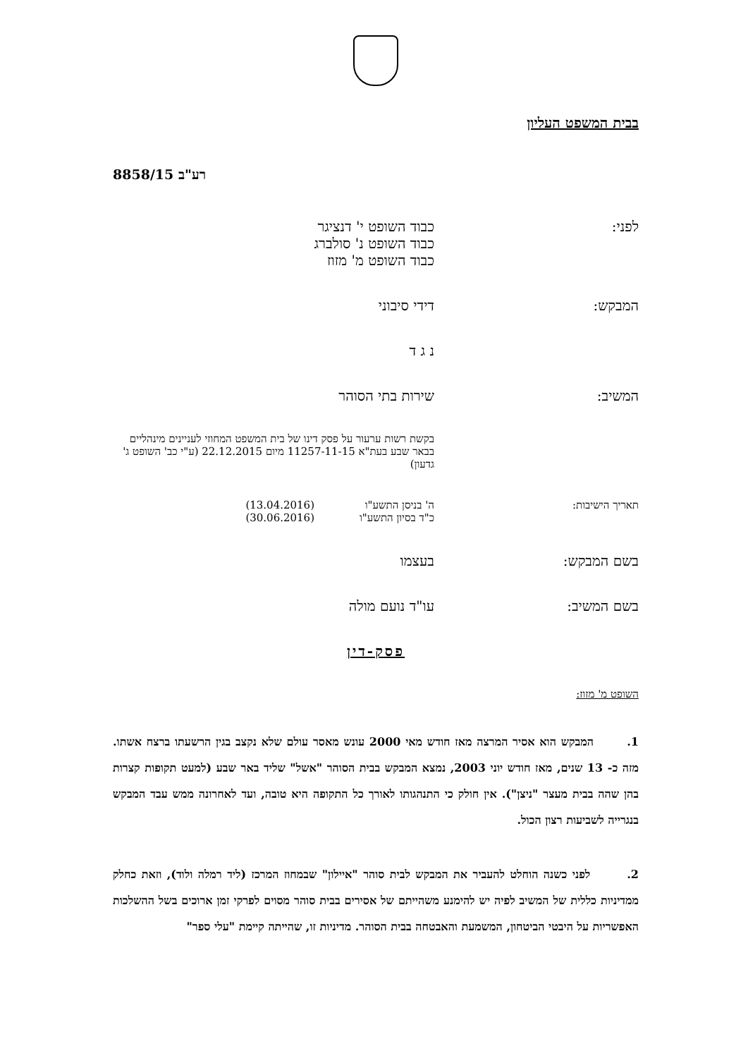בבית המשפט העליון
רע"ב 8858/15
לפני: כבוד השופט י' דנציגר
כבוד השופט נ' סולברג
כבוד השופט מ' מזוז
המבקש: דידי סיבוני
נ ג ד
המשיב: שירות בתי הסוהר
בקשת רשות ערעור על פסק דינו של בית המשפט המחוזי לעניינים מינהליים בבאר שבע בעת"א 11257-11-15 מיום 22.12.2015 (ע"י כב' השופט ג' גדעון)
תאריך הישיבות: ה' בניסן התשע"ו
כ"ד בסיון התשע"ו
(13.04.2016)
(30.06.2016)
בשם המבקש: בעצמו
בשם המשיב: עו"ד נועם מולה
פסק-דין
השופט מ' מזוז:
1. המבקש הוא אסיר המרצה מאז חודש מאי 2000 עונש מאסר עולם שלא נקצב בגין הרשעתו ברצח אשתו. מזה כ- 13 שנים, מאז חודש יוני 2003, נמצא המבקש בבית הסוהר "אשל" שליד באר שבע (למעט תקופות קצרות בהן שהה בבית מעצר "ניצן"). אין חולק כי התנהגותו לאורך כל התקופה היא טובה, ועד לאחרונה ממש עבד המבקש בנגרייה לשביעות רצון הכול.
2. לפני כשנה הוחלט להעביר את המבקש לבית סוהר "איילון" שבמחוז המרכז (ליד רמלה ולוד), וזאת כחלק ממדיניות כללית של המשיב לפיה יש להימנע משהייתם של אסירים בבית סוהר מסוים לפרקי זמן ארוכים בשל ההשלכות האפשריות על היבטי הביטחון, המשמעת והאבטחה בבית הסוהר. מדיניות זו, שהייתה קיימת "עלי ספר"